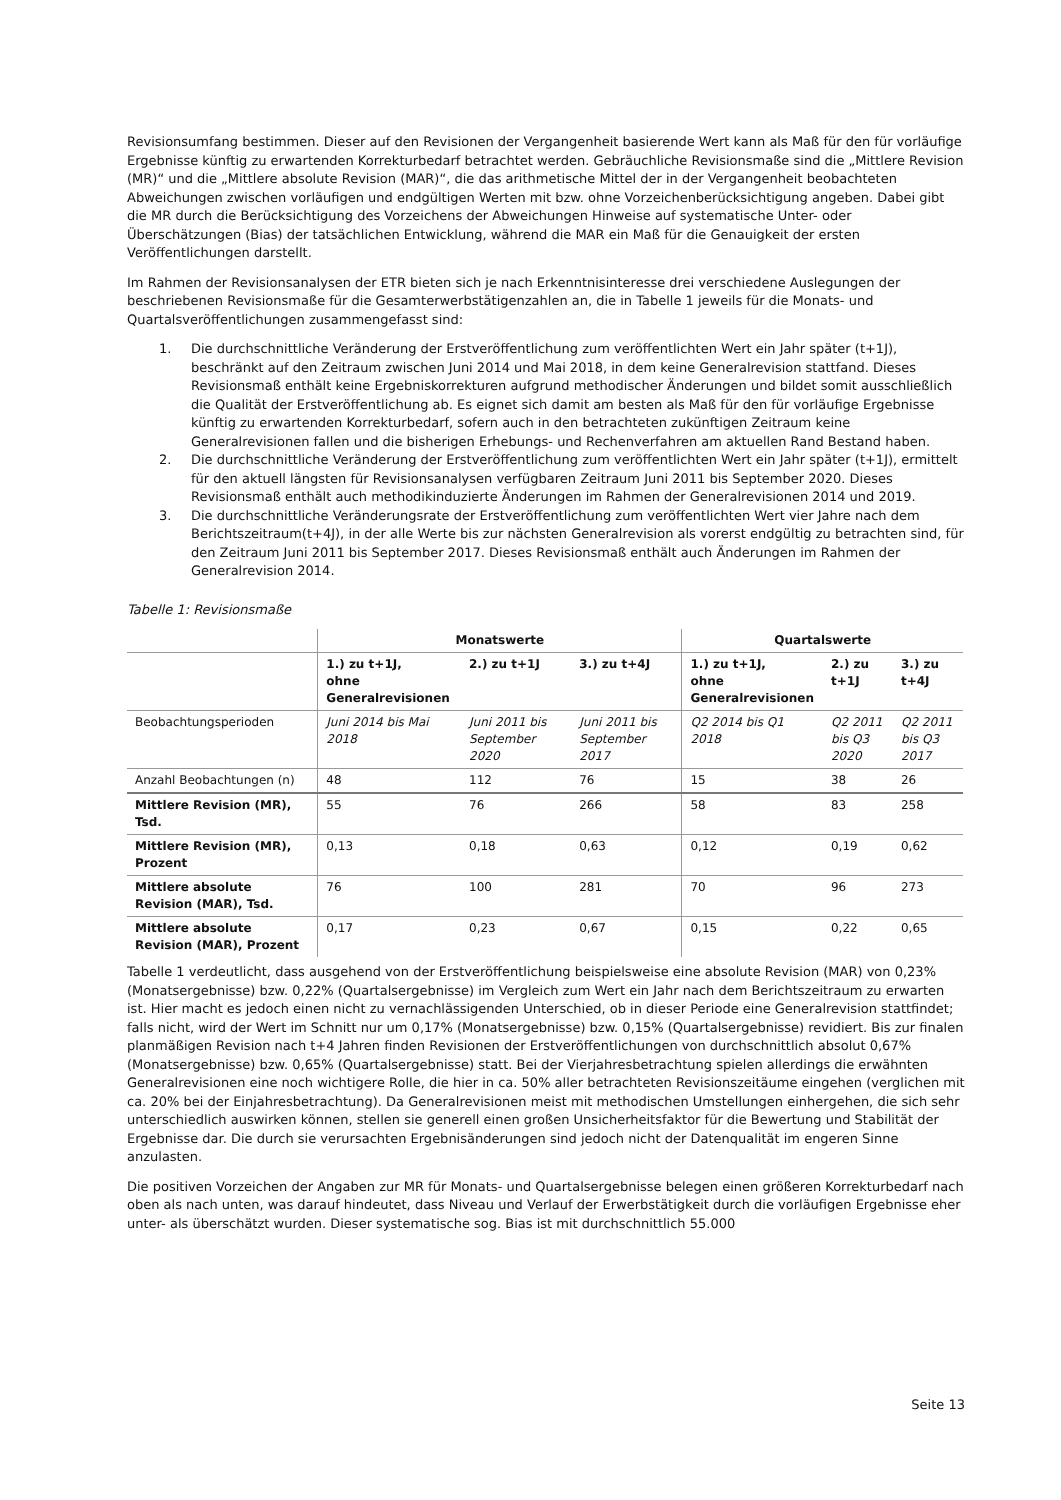Revisionsumfang bestimmen. Dieser auf den Revisionen der Vergangenheit basierende Wert kann als Maß für den für vorläufige Ergebnisse künftig zu erwartenden Korrekturbedarf betrachtet werden. Gebräuchliche Revisionsmaße sind die „Mittlere Revision (MR)“ und die „Mittlere absolute Revision (MAR)“, die das arithmetische Mittel der in der Vergangenheit beobachteten Abweichungen zwischen vorläufigen und endgültigen Werten mit bzw. ohne Vorzeichenberücksichtigung angeben. Dabei gibt die MR durch die Berücksichtigung des Vorzeichens der Abweichungen Hinweise auf systematische Unter- oder Überschätzungen (Bias) der tatsächlichen Entwicklung, während die MAR ein Maß für die Genauigkeit der ersten Veröffentlichungen darstellt.
Im Rahmen der Revisionsanalysen der ETR bieten sich je nach Erkenntnisinteresse drei verschiedene Auslegungen der beschriebenen Revisionsmaße für die Gesamterwerbstätigenzahlen an, die in Tabelle 1 jeweils für die Monats- und Quartalsveröffentlichungen zusammengefasst sind:
1. Die durchschnittliche Veränderung der Erstveröffentlichung zum veröffentlichten Wert ein Jahr später (t+1J), beschränkt auf den Zeitraum zwischen Juni 2014 und Mai 2018, in dem keine Generalrevision stattfand. Dieses Revisionsmaß enthält keine Ergebniskorrekturen aufgrund methodischer Änderungen und bildet somit ausschließlich die Qualität der Erstveröffentlichung ab. Es eignet sich damit am besten als Maß für den für vorläufige Ergebnisse künftig zu erwartenden Korrekturbedarf, sofern auch in den betrachteten zukünftigen Zeitraum keine Generalrevisionen fallen und die bisherigen Erhebungs- und Rechenverfahren am aktuellen Rand Bestand haben.
2. Die durchschnittliche Veränderung der Erstveröffentlichung zum veröffentlichten Wert ein Jahr später (t+1J), ermittelt für den aktuell längsten für Revisionsanalysen verfügbaren Zeitraum Juni 2011 bis September 2020. Dieses Revisionsmaß enthält auch methodikinduzierte Änderungen im Rahmen der Generalrevisionen 2014 und 2019.
3. Die durchschnittliche Veränderungsrate der Erstveröffentlichung zum veröffentlichten Wert vier Jahre nach dem Berichtszeitraum(t+4J), in der alle Werte bis zur nächsten Generalrevision als vorerst endgültig zu betrachten sind, für den Zeitraum Juni 2011 bis September 2017. Dieses Revisionsmaß enthält auch Änderungen im Rahmen der Generalrevision 2014.
Tabelle 1: Revisionsmaße
| | Monatswerte | | | Quartalswerte | | |
| --- | --- | --- | --- | --- | --- | --- |
| | 1.) zu t+1J, ohne Generalrevisionen | 2.) zu t+1J | 3.) zu t+4J | 1.) zu t+1J, ohne Generalrevisionen | 2.) zu t+1J | 3.) zu t+4J |
| Beobachtungsperioden | Juni 2014 bis Mai 2018 | Juni 2011 bis September 2020 | Juni 2011 bis September 2017 | Q2 2014 bis Q1 2018 | Q2 2011 bis Q3 2020 | Q2 2011 bis Q3 2017 |
| Anzahl Beobachtungen (n) | 48 | 112 | 76 | 15 | 38 | 26 |
| Mittlere Revision (MR), Tsd. | 55 | 76 | 266 | 58 | 83 | 258 |
| Mittlere Revision (MR), Prozent | 0,13 | 0,18 | 0,63 | 0,12 | 0,19 | 0,62 |
| Mittlere absolute Revision (MAR), Tsd. | 76 | 100 | 281 | 70 | 96 | 273 |
| Mittlere absolute Revision (MAR), Prozent | 0,17 | 0,23 | 0,67 | 0,15 | 0,22 | 0,65 |
Tabelle 1 verdeutlicht, dass ausgehend von der Erstveröffentlichung beispielsweise eine absolute Revision (MAR) von 0,23% (Monatsergebnisse) bzw. 0,22% (Quartalsergebnisse) im Vergleich zum Wert ein Jahr nach dem Berichtszeitraum zu erwarten ist. Hier macht es jedoch einen nicht zu vernachlässigenden Unterschied, ob in dieser Periode eine Generalrevision stattfindet; falls nicht, wird der Wert im Schnitt nur um 0,17% (Monatsergebnisse) bzw. 0,15% (Quartalsergebnisse) revidiert. Bis zur finalen planmäßigen Revision nach t+4 Jahren finden Revisionen der Erstveröffentlichungen von durchschnittlich absolut 0,67% (Monatsergebnisse) bzw. 0,65% (Quartalsergebnisse) statt. Bei der Vierjahresbetrachtung spielen allerdings die erwähnten Generalrevisionen eine noch wichtigere Rolle, die hier in ca. 50% aller betrachteten Revisionszeitäume eingehen (verglichen mit ca. 20% bei der Einjahresbetrachtung). Da Generalrevisionen meist mit methodischen Umstellungen einhergehen, die sich sehr unterschiedlich auswirken können, stellen sie generell einen großen Unsicherheitsfaktor für die Bewertung und Stabilität der Ergebnisse dar. Die durch sie verursachten Ergebnisänderungen sind jedoch nicht der Datenqualität im engeren Sinne anzulasten.
Die positiven Vorzeichen der Angaben zur MR für Monats- und Quartalsergebnisse belegen einen größeren Korrekturbedarf nach oben als nach unten, was darauf hindeutet, dass Niveau und Verlauf der Erwerbstätigkeit durch die vorläufigen Ergebnisse eher unter- als überschätzt wurden. Dieser systematische sog. Bias ist mit durchschnittlich 55.000
Seite 13